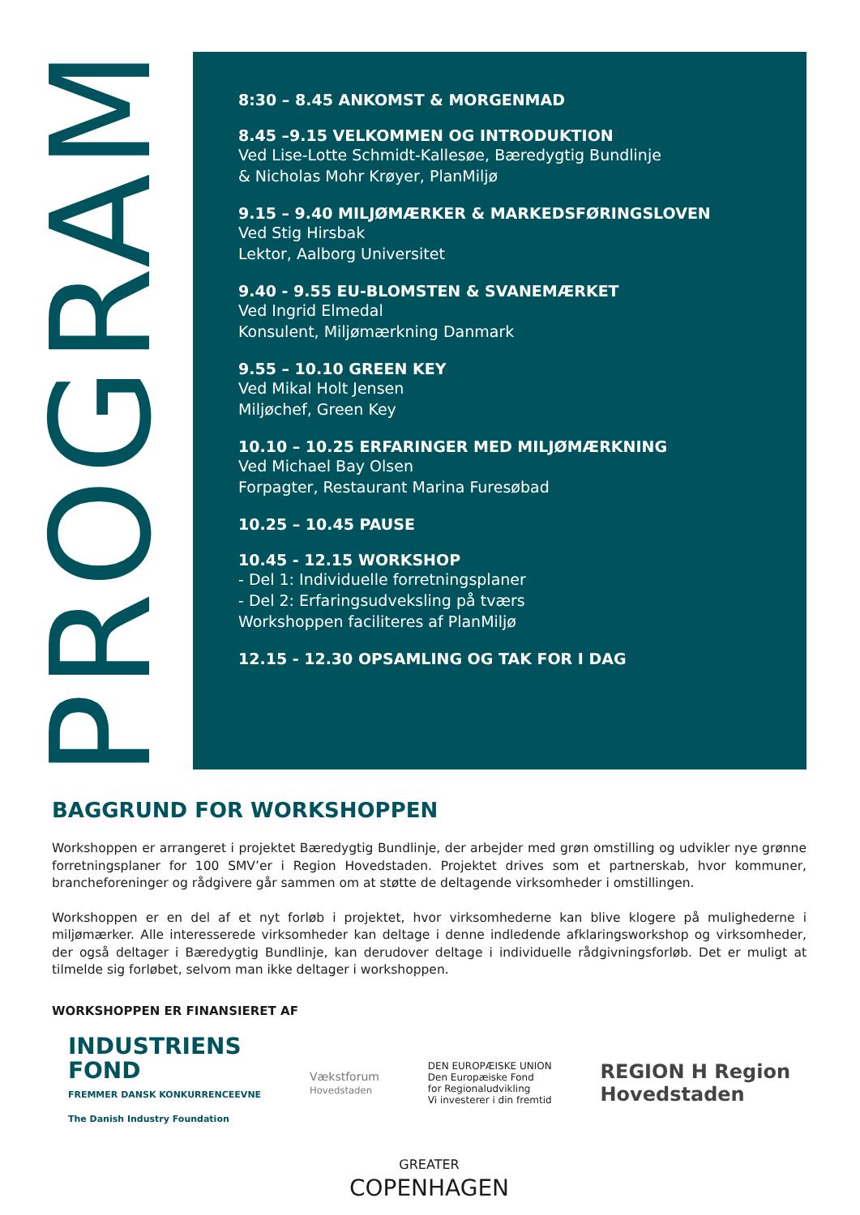PROGRAM
8:30 – 8.45 ANKOMST & MORGENMAD
8.45 –9.15 VELKOMMEN OG INTRODUKTION
Ved Lise-Lotte Schmidt-Kallesøe, Bæredygtig Bundlinje
& Nicholas Mohr Krøyer, PlanMiljø
9.15 – 9.40 MILJØMÆRKER & MARKEDSFØRINGSLOVEN
Ved Stig Hirsbak
Lektor, Aalborg Universitet
9.40 - 9.55 EU-BLOMSTEN & SVANEMÆRKET
Ved Ingrid Elmedal
Konsulent, Miljømærkning Danmark
9.55 – 10.10 GREEN KEY
Ved Mikal Holt Jensen
Miljøchef, Green Key
10.10 – 10.25 ERFARINGER MED MILJØMÆRKNING
Ved Michael Bay Olsen
Forpagter, Restaurant Marina Furesøbad
10.25 – 10.45 PAUSE
10.45 - 12.15 WORKSHOP
- Del 1: Individuelle forretningsplaner
- Del 2: Erfaringsudveksling på tværs
Workshoppen faciliteres af PlanMiljø
12.15 - 12.30 OPSAMLING OG TAK FOR I DAG
BAGGRUND FOR WORKSHOPPEN
Workshoppen er arrangeret i projektet Bæredygtig Bundlinje, der arbejder med grøn omstilling og udvikler nye grønne forretningsplaner for 100 SMV’er i Region Hovedstaden. Projektet drives som et partnerskab, hvor kommuner, brancheforeninger og rådgivere går sammen om at støtte de deltagende virksomheder i omstillingen.
Workshoppen er en del af et nyt forløb i projektet, hvor virksomhederne kan blive klogere på mulighederne i miljømærker. Alle interesserede virksomheder kan deltage i denne indledende afklaringsworkshop og virksomheder, der også deltager i Bæredygtig Bundlinje, kan derudover deltage i individuelle rådgivningsforløb. Det er muligt at tilmelde sig forløbet, selvom man ikke deltager i workshoppen.
WORKSHOPPEN ER FINANSIERET AF
INDUSTRIENS
FOND
FREMMER DANSK KONKURRENCEEVNE
The Danish Industry Foundation
Vækstforum
Hovedstaden
DEN EUROPÆISKE UNION
Den Europæiske Fond
for Regionaludvikling
Vi investerer i din fremtid
REGION H Region
Hovedstaden
GREATER
COPENHAGEN